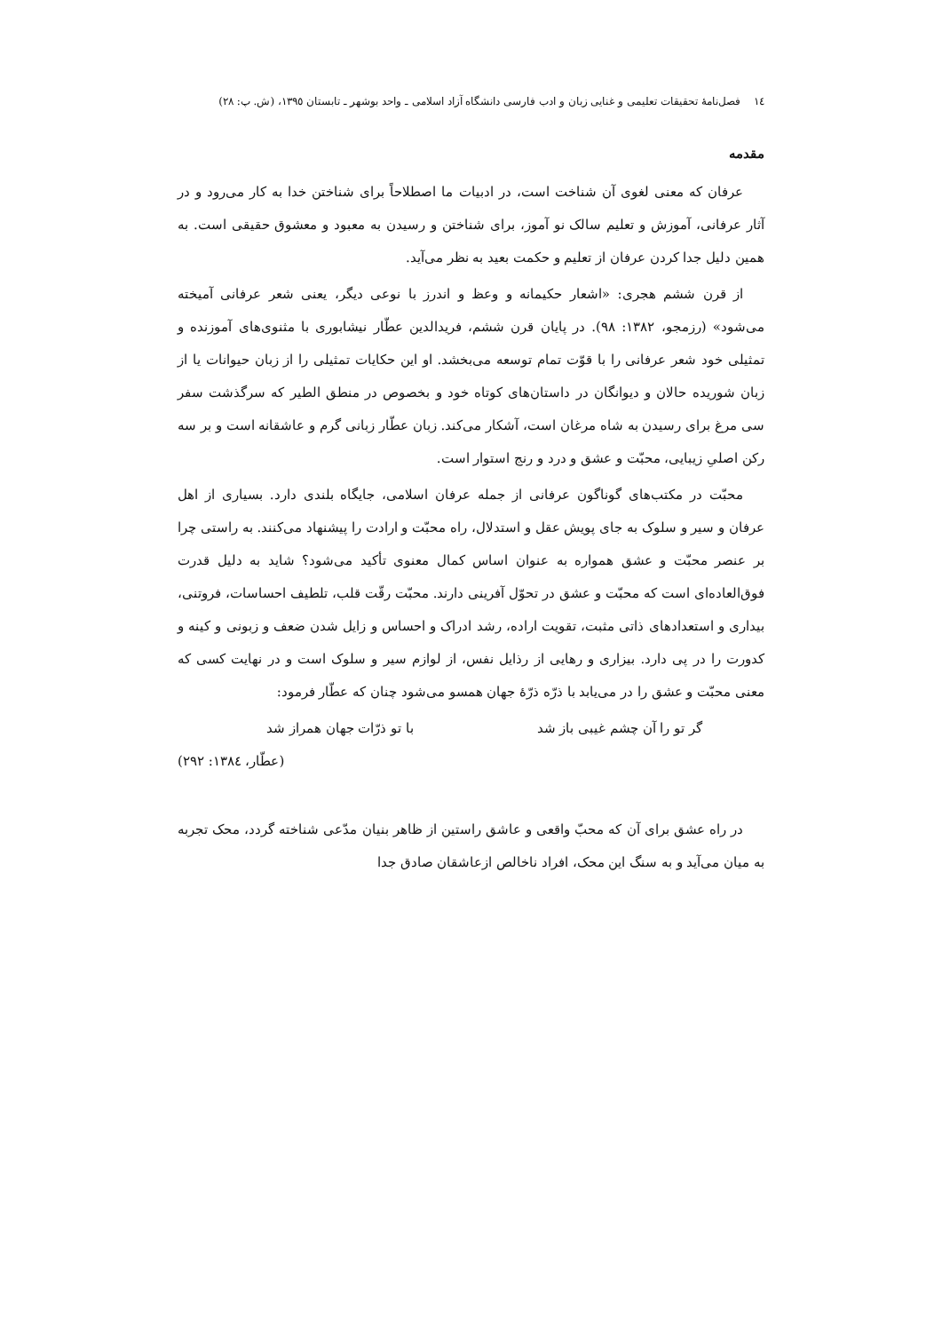١٤ فصل‌نامهٔ تحقیقات تعلیمی و غنایی زبان و ادب فارسی دانشگاه آزاد اسلامی ـ واحد بوشهر ـ تابستان ١٣٩٥، (ش. پ: ٢٨)
مقدمه
عرفان که معنی لغوی آن شناخت است، در ادبیات ما اصطلاحاً برای شناختن خدا به کار می‌رود و در آثار عرفانی، آموزش و تعلیم سالک نو آموز، برای شناختن و رسیدن به معبود و معشوق حقیقی است. به همین دلیل جدا کردن عرفان از تعلیم و حکمت بعید به نظر می‌آید.
از قرن ششم هجری: «اشعار حکیمانه و وعظ و اندرز با نوعی دیگر، یعنی شعر عرفانی آمیخته می‌شود» (رزمجو، ١٣٨٢: ٩٨). در پایان قرن ششم، فریدالدین عطّار نیشابوری با مثنوی‌های آموزنده و تمثیلی خود شعر عرفانی را با قوّت تمام توسعه می‌بخشد. او این حکایات تمثیلی را از زبان حیوانات یا از زبان شوریده حالان و دیوانگان در داستان‌های کوتاه خود و بخصوص در منطق الطیر که سرگذشت سفر سی مرغ برای رسیدن به شاه مرغان است، آشکار می‌کند. زبان عطّار زبانی گرم و عاشقانه است و بر سه رکن اصلیِ زیبایی، محبّت و عشق و درد و رنج استوار است.
محبّت در مکتب‌های گوناگون عرفانی از جمله عرفان اسلامی، جایگاه بلندی دارد. بسیاری از اهل عرفان و سیر و سلوک به جای پویش عقل و استدلال، راه محبّت و ارادت را پیشنهاد می‌کنند. به راستی چرا بر عنصر محبّت و عشق همواره به عنوان اساس کمال معنوی تأکید می‌شود؟ شاید به دلیل قدرت فوق‌العاده‌ای است که محبّت و عشق در تحوّل آفرینی دارند. محبّت رقّت قلب، تلطیف احساسات، فروتنی، بیداری و استعدادهای ذاتی مثبت، تقویت اراده، رشد ادراک و احساس و زایل شدن ضعف و زبونی و کینه و کدورت را در پی دارد. بیزاری و رهایی از رذایل نفس، از لوازم سیر و سلوک است و در نهایت کسی که معنی محبّت و عشق را در می‌یابد با ذرّه ذرّهٔ جهان همسو می‌شود چنان که عطّار فرمود:
گر تو را آن چشم غیبی باز شد با تو ذرّات جهان همراز شد
(عطّار، ١٣٨٤: ٢٩٢)
در راه عشق برای آن که محبّ واقعی و عاشق راستین از ظاهر بنیان مدّعی شناخته گردد، محک تجربه به میان می‌آید و به سنگ این محک، افراد ناخالص ازعاشقان صادق جدا